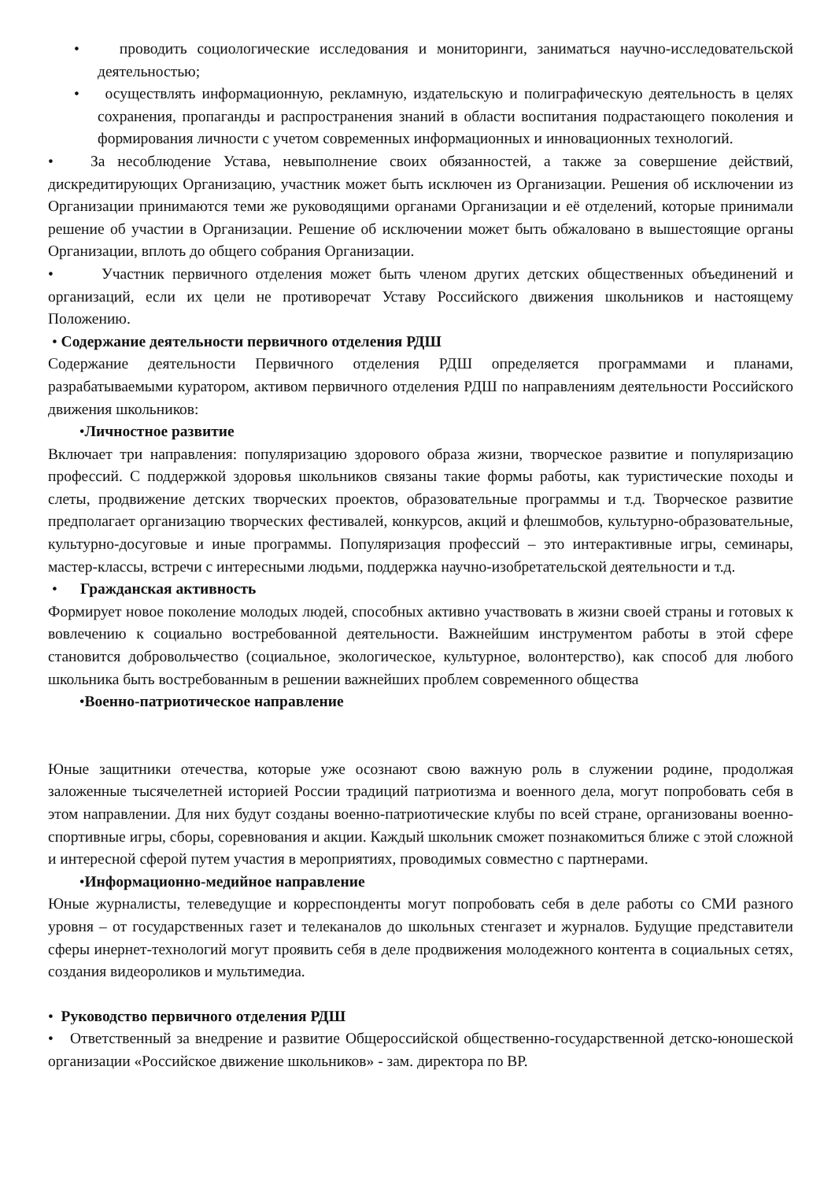• проводить социологические исследования и мониторинги, заниматься научно-исследовательской деятельностью;
• осуществлять информационную, рекламную, издательскую и полиграфическую деятельность в целях сохранения, пропаганды и распространения знаний в области воспитания подрастающего поколения и формирования личности с учетом современных информационных и инновационных технологий.
• За несоблюдение Устава, невыполнение своих обязанностей, а также за совершение действий, дискредитирующих Организацию, участник может быть исключен из Организации. Решения об исключении из Организации принимаются теми же руководящими органами Организации и её отделений, которые принимали решение об участии в Организации. Решение об исключении может быть обжаловано в вышестоящие органы Организации, вплоть до общего собрания Организации.
• Участник первичного отделения может быть членом других детских общественных объединений и организаций, если их цели не противоречат Уставу Российского движения школьников и настоящему Положению.
• Содержание деятельности первичного отделения РДШ
Содержание деятельности Первичного отделения РДШ определяется программами и планами, разрабатываемыми куратором, активом первичного отделения РДШ по направлениям деятельности Российского движения школьников:
•Личностное развитие
Включает три направления: популяризацию здорового образа жизни, творческое развитие и популяризацию профессий. С поддержкой здоровья школьников связаны такие формы работы, как туристические походы и слеты, продвижение детских творческих проектов, образовательные программы и т.д. Творческое развитие предполагает организацию творческих фестивалей, конкурсов, акций и флешмобов, культурно-образовательные, культурно-досуговые и иные программы. Популяризация профессий – это интерактивные игры, семинары, мастер-классы, встречи с интересными людьми, поддержка научно-изобретательской деятельности и т.д.
• Гражданская активность
Формирует новое поколение молодых людей, способных активно участвовать в жизни своей страны и готовых к вовлечению к социально востребованной деятельности. Важнейшим инструментом работы в этой сфере становится добровольчество (социальное, экологическое, культурное, волонтерство), как способ для любого школьника быть востребованным в решении важнейших проблем современного общества
•Военно-патриотическое направление
Юные защитники отечества, которые уже осознают свою важную роль в служении родине, продолжая заложенные тысячелетней историей России традиций патриотизма и военного дела, могут попробовать себя в этом направлении. Для них будут созданы военно-патриотические клубы по всей стране, организованы военно-спортивные игры, сборы, соревнования и акции. Каждый школьник сможет познакомиться ближе с этой сложной и интересной сферой путем участия в мероприятиях, проводимых совместно с партнерами.
•Информационно-медийное направление
Юные журналисты, телеведущие и корреспонденты могут попробовать себя в деле работы со СМИ разного уровня – от государственных газет и телеканалов до школьных стенгазет и журналов. Будущие представители сферы инернет-технологий могут проявить себя в деле продвижения молодежного контента в социальных сетях, создания видеороликов и мультимедиа.
• Руководство первичного отделения РДШ
• Ответственный за внедрение и развитие Общероссийской общественно-государственной детско-юношеской организации «Российское движение школьников» - зам. директора по ВР.